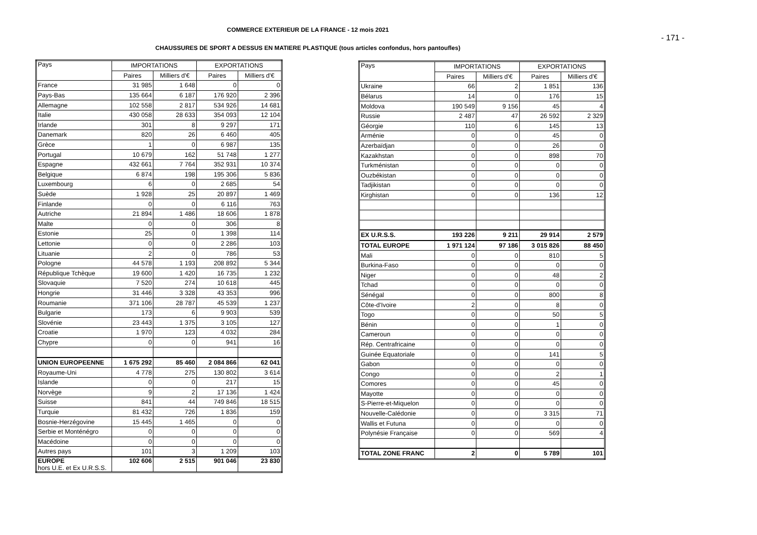COMMERCE EXTERIEUR DE LA FRANCE - 12 mois 2021
- 171 -
CHAUSSURES DE SPORT A DESSUS EN MATIERE PLASTIQUE (tous articles confondus, hors pantoufles)
| Pays | IMPORTATIONS | | EXPORTATIONS | |
| | Paires | Milliers d'€ | Paires | Milliers d'€ |
| France | 31 985 | 1 648 | 0 | 0 |
| Pays-Bas | 135 664 | 6 187 | 176 920 | 2 396 |
| Allemagne | 102 558 | 2 817 | 534 926 | 14 681 |
| Italie | 430 058 | 28 633 | 354 093 | 12 104 |
| Irlande | 301 | 8 | 9 297 | 171 |
| Danemark | 820 | 26 | 6 460 | 405 |
| Grèce | 1 | 0 | 6 987 | 135 |
| Portugal | 10 679 | 162 | 51 748 | 1 277 |
| Espagne | 432 661 | 7 764 | 352 931 | 10 374 |
| Belgique | 6 874 | 198 | 195 306 | 5 836 |
| Luxembourg | 6 | 0 | 2 685 | 54 |
| Suède | 1 928 | 25 | 20 897 | 1 469 |
| Finlande | 0 | 0 | 6 116 | 763 |
| Autriche | 21 894 | 1 486 | 18 606 | 1 878 |
| Malte | 0 | 0 | 306 | 8 |
| Estonie | 25 | 0 | 1 398 | 114 |
| Lettonie | 0 | 0 | 2 286 | 103 |
| Lituanie | 2 | 0 | 786 | 53 |
| Pologne | 44 578 | 1 193 | 208 892 | 5 344 |
| République Tchèque | 19 600 | 1 420 | 16 735 | 1 232 |
| Slovaquie | 7 520 | 274 | 10 618 | 445 |
| Hongrie | 31 446 | 3 328 | 43 353 | 996 |
| Roumanie | 371 106 | 28 787 | 45 539 | 1 237 |
| Bulgarie | 173 | 6 | 9 903 | 539 |
| Slovénie | 23 443 | 1 375 | 3 105 | 127 |
| Croatie | 1 970 | 123 | 4 032 | 284 |
| Chypre | 0 | 0 | 941 | 16 |
| UNION EUROPEENNE | 1 675 292 | 85 460 | 2 084 866 | 62 041 |
| Royaume-Uni | 4 778 | 275 | 130 802 | 3 614 |
| Islande | 0 | 0 | 217 | 15 |
| Norvège | 9 | 2 | 17 136 | 1 424 |
| Suisse | 841 | 44 | 749 846 | 18 515 |
| Turquie | 81 432 | 726 | 1 836 | 159 |
| Bosnie-Herzégovine | 15 445 | 1 465 | 0 | 0 |
| Serbie et Monténégro | 0 | 0 | 0 | 0 |
| Macédoine | 0 | 0 | 0 | 0 |
| Autres pays | 101 | 3 | 1 209 | 103 |
| EUROPE hors U.E. et Ex U.R.S.S. | 102 606 | 2 515 | 901 046 | 23 830 |
| Pays | IMPORTATIONS | | EXPORTATIONS | |
| | Paires | Milliers d'€ | Paires | Milliers d'€ |
| Ukraine | 66 | 2 | 1 851 | 136 |
| Bélarus | 14 | 0 | 176 | 15 |
| Moldova | 190 549 | 9 156 | 45 | 4 |
| Russie | 2 487 | 47 | 26 592 | 2 329 |
| Géorgie | 110 | 6 | 145 | 13 |
| Arménie | 0 | 0 | 45 | 0 |
| Azerbaïdjan | 0 | 0 | 26 | 0 |
| Kazakhstan | 0 | 0 | 898 | 70 |
| Turkménistan | 0 | 0 | 0 | 0 |
| Ouzbékistan | 0 | 0 | 0 | 0 |
| Tadjikistan | 0 | 0 | 0 | 0 |
| Kirghistan | 0 | 0 | 136 | 12 |
| EX U.R.S.S. | 193 226 | 9 211 | 29 914 | 2 579 |
| TOTAL EUROPE | 1 971 124 | 97 186 | 3 015 826 | 88 450 |
| Mali | 0 | 0 | 810 | 5 |
| Burkina-Faso | 0 | 0 | 0 | 0 |
| Niger | 0 | 0 | 48 | 2 |
| Tchad | 0 | 0 | 0 | 0 |
| Sénégal | 0 | 0 | 800 | 8 |
| Côte-d'Ivoire | 2 | 0 | 8 | 0 |
| Togo | 0 | 0 | 50 | 5 |
| Bénin | 0 | 0 | 1 | 0 |
| Cameroun | 0 | 0 | 0 | 0 |
| Rép. Centrafricaine | 0 | 0 | 0 | 0 |
| Guinée Equatoriale | 0 | 0 | 141 | 5 |
| Gabon | 0 | 0 | 0 | 0 |
| Congo | 0 | 0 | 2 | 1 |
| Comores | 0 | 0 | 45 | 0 |
| Mayotte | 0 | 0 | 0 | 0 |
| S-Pierre-et-Miquelon | 0 | 0 | 0 | 0 |
| Nouvelle-Calédonie | 0 | 0 | 3 315 | 71 |
| Wallis et Futuna | 0 | 0 | 0 | 0 |
| Polynésie Française | 0 | 0 | 569 | 4 |
| TOTAL ZONE FRANC | 2 | 0 | 5 789 | 101 |